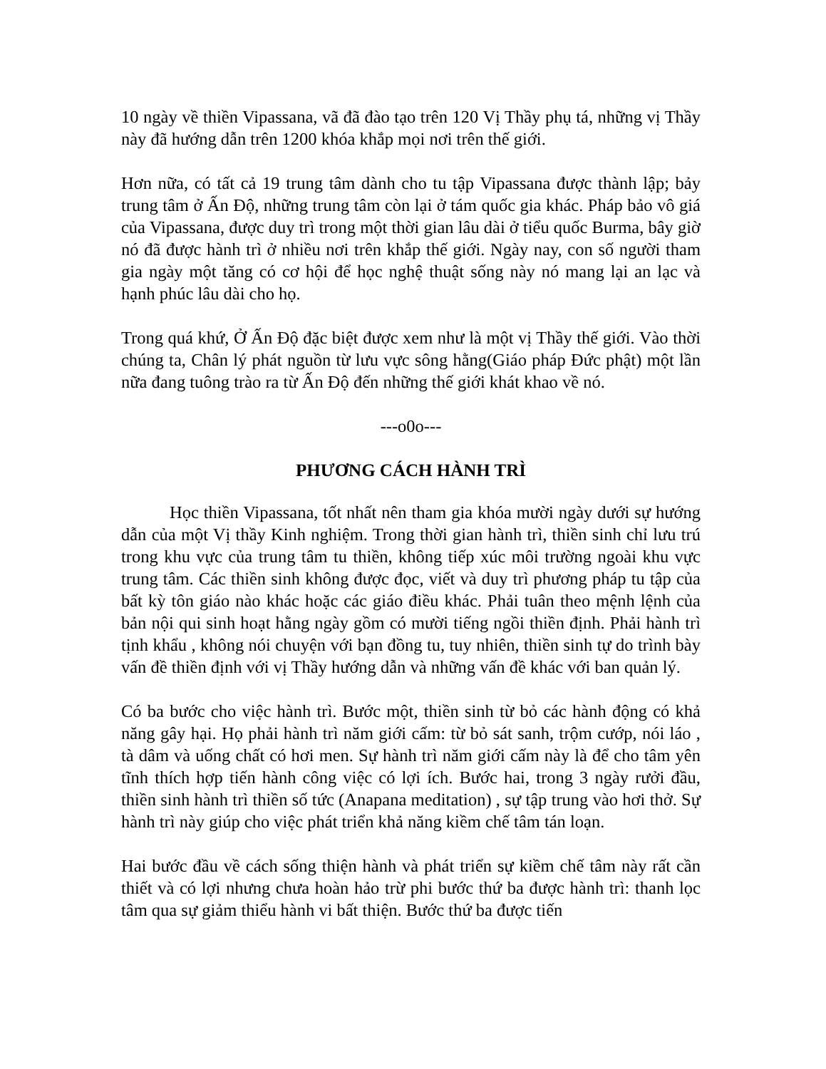10 ngày về thiền Vipassana, vã đã đào tạo trên 120 Vị Thầy phụ tá, những vị Thầy này đã hướng dẫn trên 1200 khóa khắp mọi nơi trên thế giới.
Hơn nữa, có tất cả 19 trung tâm dành cho tu tập Vipassana được thành lập; bảy trung tâm ở Ấn Độ, những trung tâm còn lại ở tám quốc gia khác. Pháp bảo vô giá của Vipassana, được duy trì trong một thời gian lâu dài ở tiểu quốc Burma, bây giờ nó đã được hành trì ở nhiều nơi trên khắp thế giới. Ngày nay, con số người tham gia ngày một tăng có cơ hội để học nghệ thuật sống này nó mang lại an lạc và hạnh phúc lâu dài cho họ.
Trong quá khứ, Ở Ấn Độ đặc biệt được xem như là một vị Thầy thế giới. Vào thời chúng ta, Chân lý phát nguồn từ lưu vực sông hằng(Giáo pháp Đức phật) một lần nữa đang tuông trào ra từ Ấn Độ đến những thế giới khát khao về nó.
---o0o---
PHƯƠNG CÁCH HÀNH TRÌ
Học thiền Vipassana, tốt nhất nên tham gia khóa mười ngày dưới sự hướng dẫn của một Vị thầy Kinh nghiệm. Trong thời gian hành trì, thiền sinh chỉ lưu trú trong khu vực của trung tâm tu thiền, không tiếp xúc môi trường ngoài khu vực trung tâm. Các thiền sinh không được đọc, viết và duy trì phương pháp tu tập của bất kỳ tôn giáo nào khác hoặc các giáo điều khác. Phải tuân theo mệnh lệnh của bản nội qui sinh hoạt hằng ngày gồm có mười tiếng ngồi thiền định. Phải hành trì tịnh khẩu , không nói chuyện với bạn đồng tu, tuy nhiên, thiền sinh tự do trình bày vấn đề thiền định với vị Thầy hướng dẫn và những vấn đề khác với ban quản lý.
Có ba bước cho việc hành trì. Bước một, thiền sinh từ bỏ các hành động có khả năng gây hại. Họ phải hành trì năm giới cấm: từ bỏ sát sanh, trộm cướp, nói láo , tà dâm và uống chất có hơi men. Sự hành trì năm giới cấm này là để cho tâm yên tĩnh thích hợp tiến hành công việc có lợi ích. Bước hai, trong 3 ngày rưởi đầu, thiền sinh hành trì thiền số tức (Anapana meditation) , sự tập trung vào hơi thở. Sự hành trì này giúp cho việc phát triển khả năng kiềm chế tâm tán loạn.
Hai bước đầu về cách sống thiện hành và phát triển sự kiềm chế tâm này rất cần thiết và có lợi nhưng chưa hoàn hảo trừ phi bước thứ ba được hành trì: thanh lọc tâm qua sự giảm thiểu hành vi bất thiện. Bước thứ ba được tiến